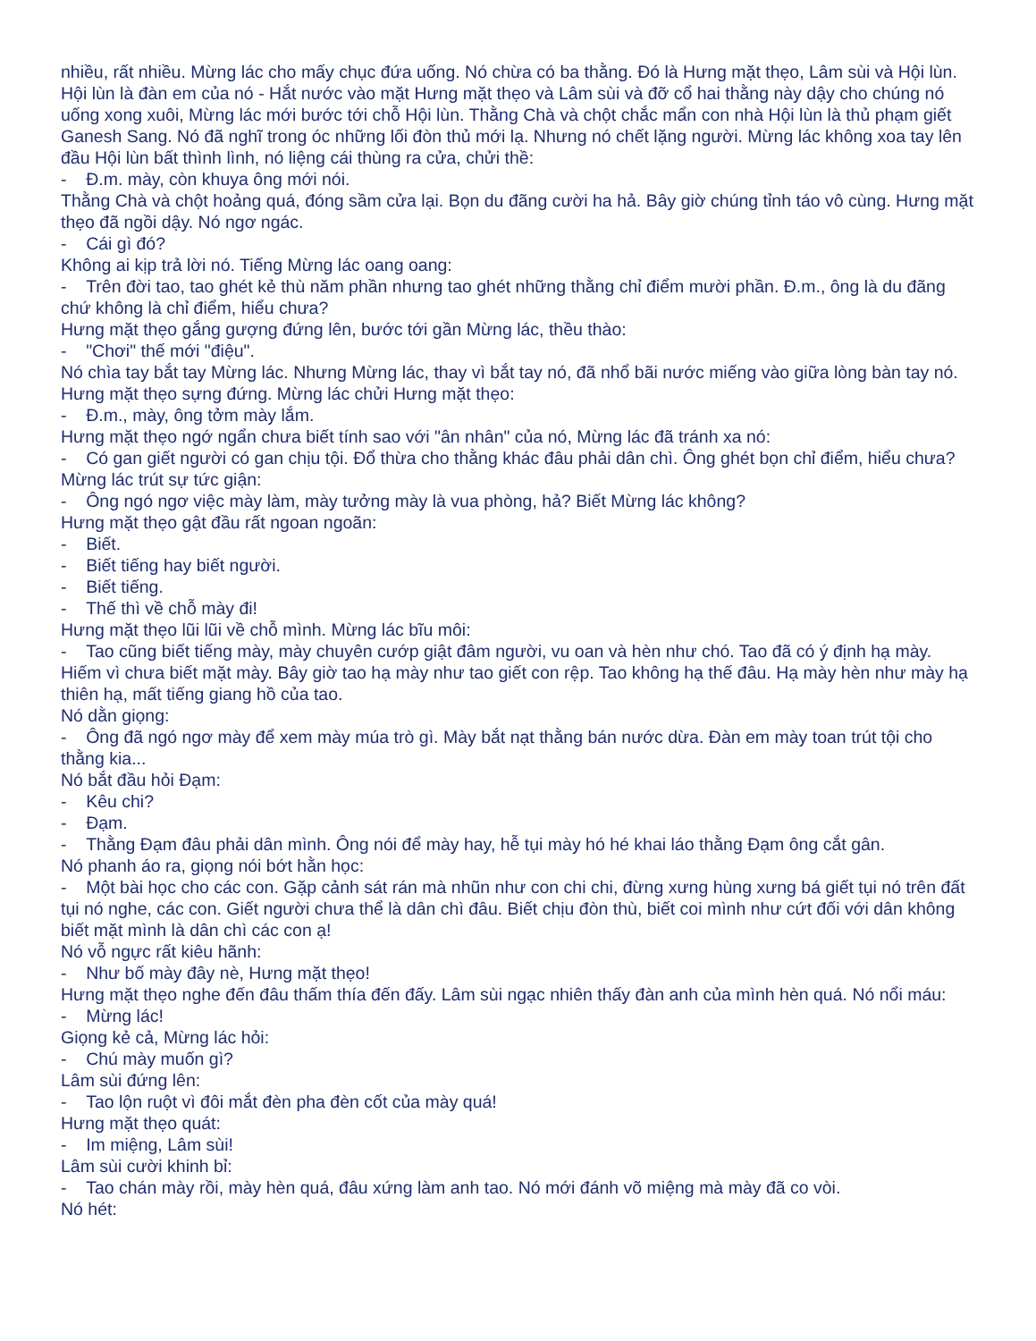nhiều, rất nhiều. Mừng lác cho mấy chục đứa uống. Nó chừa có ba thằng. Đó là Hưng mặt thẹo, Lâm sùi và Hội lùn. Hội lùn là đàn em của nó - Hắt nước vào mặt Hưng mặt thẹo và Lâm sùi và đỡ cổ hai thằng này dậy cho chúng nó uống xong xuôi, Mừng lác mới bước tới chỗ Hội lùn. Thằng Chà và chột chắc mẩn con nhà Hội lùn là thủ phạm giết Ganesh Sang. Nó đã nghĩ trong óc những lối đòn thủ mới lạ. Nhưng nó chết lặng người. Mừng lác không xoa tay lên đầu Hội lùn bất thình lình, nó liệng cái thùng ra cửa, chửi thề:
- Đ.m. mày, còn khuya ông mới nói.
Thằng Chà và chột hoảng quá, đóng sầm cửa lại. Bọn du đãng cười ha hả. Bây giờ chúng tỉnh táo vô cùng. Hưng mặt thẹo đã ngồi dậy. Nó ngơ ngác.
- Cái gì đó?
Không ai kịp trả lời nó. Tiếng Mừng lác oang oang:
- Trên đời tao, tao ghét kẻ thù năm phần nhưng tao ghét những thằng chỉ điểm mười phần. Đ.m., ông là du đãng chứ không là chỉ điểm, hiểu chưa?
Hưng mặt thẹo gắng gượng đứng lên, bước tới gần Mừng lác, thều thào:
- "Chơi" thế mới "điệu".
Nó chìa tay bắt tay Mừng lác. Nhưng Mừng lác, thay vì bắt tay nó, đã nhổ bãi nước miếng vào giữa lòng bàn tay nó. Hưng mặt thẹo sựng đứng. Mừng lác chửi Hưng mặt thẹo:
- Đ.m., mày, ông tởm mày lắm.
Hưng mặt thẹo ngớ ngẩn chưa biết tính sao với "ân nhân" của nó, Mừng lác đã tránh xa nó:
- Có gan giết người có gan chịu tội. Đổ thừa cho thằng khác đâu phải dân chì. Ông ghét bọn chỉ điểm, hiểu chưa?
Mừng lác trút sự tức giận:
- Ông ngó ngơ việc mày làm, mày tưởng mày là vua phòng, hả? Biết Mừng lác không?
Hưng mặt thẹo gật đầu rất ngoan ngoãn:
- Biết.
- Biết tiếng hay biết người.
- Biết tiếng.
- Thế thì về chỗ mày đi!
Hưng mặt thẹo lũi lũi về chỗ mình. Mừng lác bĩu môi:
- Tao cũng biết tiếng mày, mày chuyên cướp giật đâm người, vu oan và hèn như chó. Tao đã có ý định hạ mày. Hiếm vì chưa biết mặt mày. Bây giờ tao hạ mày như tao giết con rệp. Tao không hạ thế đâu. Hạ mày hèn như mày hạ thiên hạ, mất tiếng giang hồ của tao.
Nó dằn giọng:
- Ông đã ngó ngơ mày để xem mày múa trò gì. Mày bắt nạt thằng bán nước dừa. Đàn em mày toan trút tội cho thằng kia...
Nó bắt đầu hỏi Đạm:
- Kêu chi?
- Đạm.
- Thằng Đạm đâu phải dân mình. Ông nói để mày hay, hễ tụi mày hó hé khai láo thằng Đạm ông cắt gân.
Nó phanh áo ra, giọng nói bớt hằn học:
- Một bài học cho các con. Gặp cảnh sát rán mà nhũn như con chi chi, đừng xưng hùng xưng bá giết tụi nó trên đất tụi nó nghe, các con. Giết người chưa thể là dân chì đâu. Biết chịu đòn thù, biết coi mình như cứt đối với dân không biết mặt mình là dân chì các con ạ!
Nó vỗ ngực rất kiêu hãnh:
- Như bố mày đây nè, Hưng mặt thẹo!
Hưng mặt thẹo nghe đến đâu thấm thía đến đấy. Lâm sùi ngạc nhiên thấy đàn anh của mình hèn quá. Nó nổi máu:
- Mừng lác!
Giọng kẻ cả, Mừng lác hỏi:
- Chú mày muốn gì?
Lâm sùi đứng lên:
- Tao lộn ruột vì đôi mắt đèn pha đèn cốt của mày quá!
Hưng mặt thẹo quát:
- Im miệng, Lâm sùi!
Lâm sùi cười khinh bỉ:
- Tao chán mày rồi, mày hèn quá, đâu xứng làm anh tao. Nó mới đánh võ miệng mà mày đã co vòi.
Nó hét: